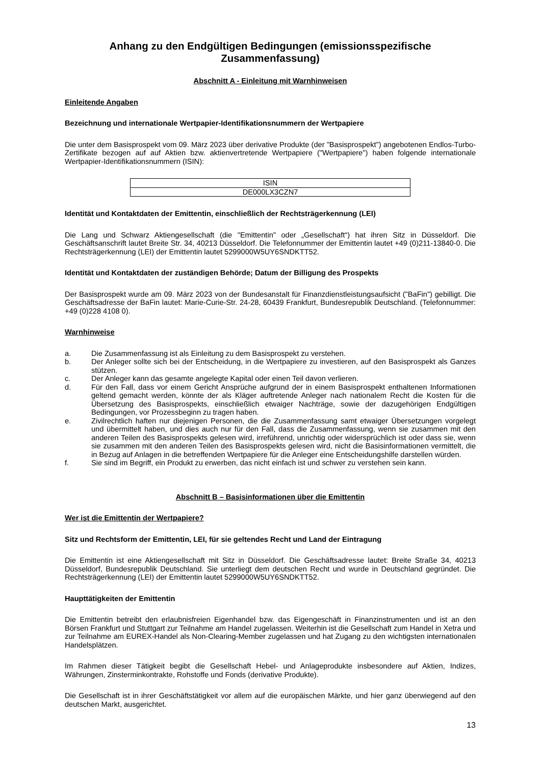Anhang zu den Endgültigen Bedingungen (emissionsspezifische Zusammenfassung)
Abschnitt A - Einleitung mit Warnhinweisen
Einleitende Angaben
Bezeichnung und internationale Wertpapier-Identifikationsnummern der Wertpapiere
Die unter dem Basisprospekt vom 09. März 2023 über derivative Produkte (der "Basisprospekt") angebotenen Endlos-Turbo-Zertifikate bezogen auf auf Aktien bzw. aktienvertretende Wertpapiere ("Wertpapiere") haben folgende internationale Wertpapier-Identifikationsnummern (ISIN):
| ISIN |
| --- |
| DE000LX3CZN7 |
Identität und Kontaktdaten der Emittentin, einschließlich der Rechtsträgerkennung (LEI)
Die Lang und Schwarz Aktiengesellschaft (die "Emittentin" oder „Gesellschaft“) hat ihren Sitz in Düsseldorf. Die Geschäftsanschrift lautet Breite Str. 34, 40213 Düsseldorf. Die Telefonnummer der Emittentin lautet +49 (0)211-13840-0. Die Rechtsträgerkennung (LEI) der Emittentin lautet 5299000W5UY6SNDKTT52.
Identität und Kontaktdaten der zuständigen Behörde; Datum der Billigung des Prospekts
Der Basisprospekt wurde am 09. März 2023 von der Bundesanstalt für Finanzdienstleistungsaufsicht ("BaFin") gebilligt. Die Geschäftsadresse der BaFin lautet: Marie-Curie-Str. 24-28, 60439 Frankfurt, Bundesrepublik Deutschland. (Telefonnummer: +49 (0)228 4108 0).
Warnhinweise
a. Die Zusammenfassung ist als Einleitung zu dem Basisprospekt zu verstehen.
b. Der Anleger sollte sich bei der Entscheidung, in die Wertpapiere zu investieren, auf den Basisprospekt als Ganzes stützen.
c. Der Anleger kann das gesamte angelegte Kapital oder einen Teil davon verlieren.
d. Für den Fall, dass vor einem Gericht Ansprüche aufgrund der in einem Basisprospekt enthaltenen Informationen geltend gemacht werden, könnte der als Kläger auftretende Anleger nach nationalem Recht die Kosten für die Übersetzung des Basisprospekts, einschließlich etwaiger Nachträge, sowie der dazugehörigen Endgültigen Bedingungen, vor Prozessbeginn zu tragen haben.
e. Zivilrechtlich haften nur diejenigen Personen, die die Zusammenfassung samt etwaiger Übersetzungen vorgelegt und übermittelt haben, und dies auch nur für den Fall, dass die Zusammenfassung, wenn sie zusammen mit den anderen Teilen des Basisprospekts gelesen wird, irreführend, unrichtig oder widersprüchlich ist oder dass sie, wenn sie zusammen mit den anderen Teilen des Basisprospekts gelesen wird, nicht die Basisinformationen vermittelt, die in Bezug auf Anlagen in die betreffenden Wertpapiere für die Anleger eine Entscheidungshilfe darstellen würden.
f. Sie sind im Begriff, ein Produkt zu erwerben, das nicht einfach ist und schwer zu verstehen sein kann.
Abschnitt B – Basisinformationen über die Emittentin
Wer ist die Emittentin der Wertpapiere?
Sitz und Rechtsform der Emittentin, LEI, für sie geltendes Recht und Land der Eintragung
Die Emittentin ist eine Aktiengesellschaft mit Sitz in Düsseldorf. Die Geschäftsadresse lautet: Breite Straße 34, 40213 Düsseldorf, Bundesrepublik Deutschland. Sie unterliegt dem deutschen Recht und wurde in Deutschland gegründet. Die Rechtsträgerkennung (LEI) der Emittentin lautet 5299000W5UY6SNDKTT52.
Haupttätigkeiten der Emittentin
Die Emittentin betreibt den erlaubnisfreien Eigenhandel bzw. das Eigengeschäft in Finanzinstrumenten und ist an den Börsen Frankfurt und Stuttgart zur Teilnahme am Handel zugelassen. Weiterhin ist die Gesellschaft zum Handel in Xetra und zur Teilnahme am EUREX-Handel als Non-Clearing-Member zugelassen und hat Zugang zu den wichtigsten internationalen Handelsplätzen.
Im Rahmen dieser Tätigkeit begibt die Gesellschaft Hebel- und Anlageprodukte insbesondere auf Aktien, Indizes, Währungen, Zinsterminkontrakte, Rohstoffe und Fonds (derivative Produkte).
Die Gesellschaft ist in ihrer Geschäftstätigkeit vor allem auf die europäischen Märkte, und hier ganz überwiegend auf den deutschen Markt, ausgerichtet.
13